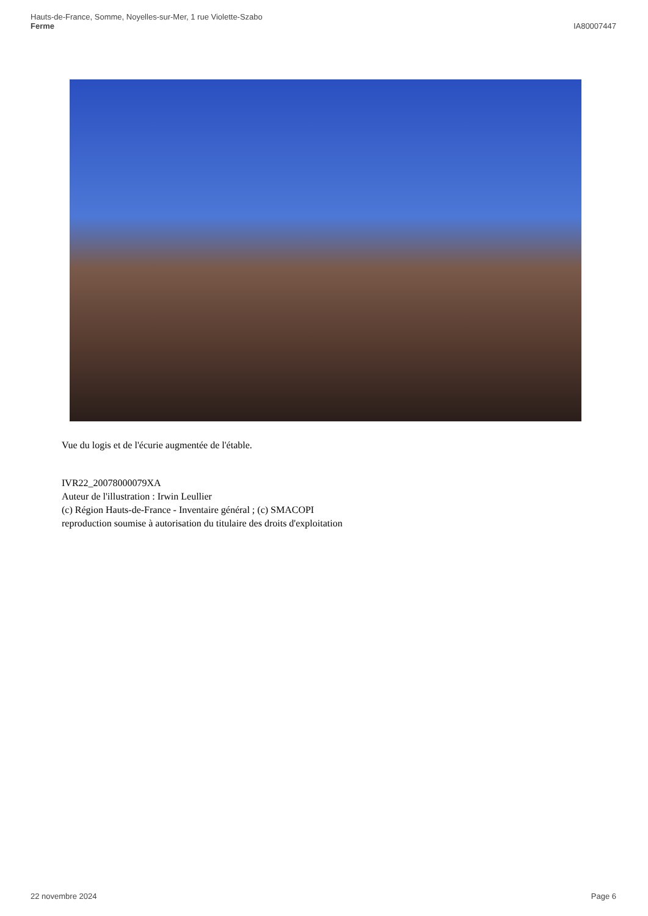Hauts-de-France, Somme, Noyelles-sur-Mer, 1 rue Violette-Szabo
Ferme
IA80007447
Vue du logis et de l'écurie augmentée de l'étable.
IVR22_20078000079XA
Auteur de l'illustration : Irwin Leullier
(c) Région Hauts-de-France - Inventaire général ; (c) SMACOPI
reproduction soumise à autorisation du titulaire des droits d'exploitation
22 novembre 2024 Page 6